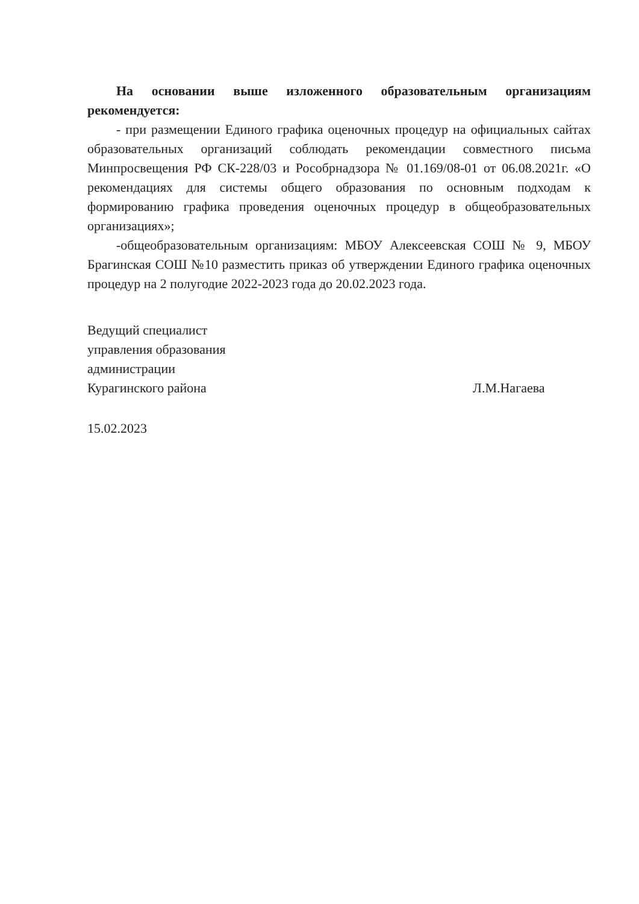На основании выше изложенного образовательным организациям рекомендуется:
- при размещении Единого графика оценочных процедур на официальных сайтах образовательных организаций соблюдать рекомендации совместного письма Минпросвещения РФ СК-228/03 и Рособрнадзора № 01.169/08-01 от 06.08.2021г. «О рекомендациях для системы общего образования по основным подходам к формированию графика проведения оценочных процедур в общеобразовательных организациях»;
-общеобразовательным организациям: МБОУ Алексеевская СОШ № 9, МБОУ Брагинская СОШ №10 разместить приказ об утверждении Единого графика оценочных процедур на 2 полугодие 2022-2023 года до 20.02.2023 года.
Ведущий специалист
управления образования
администрации
Курагинского района
Л.М.Нагаева
15.02.2023